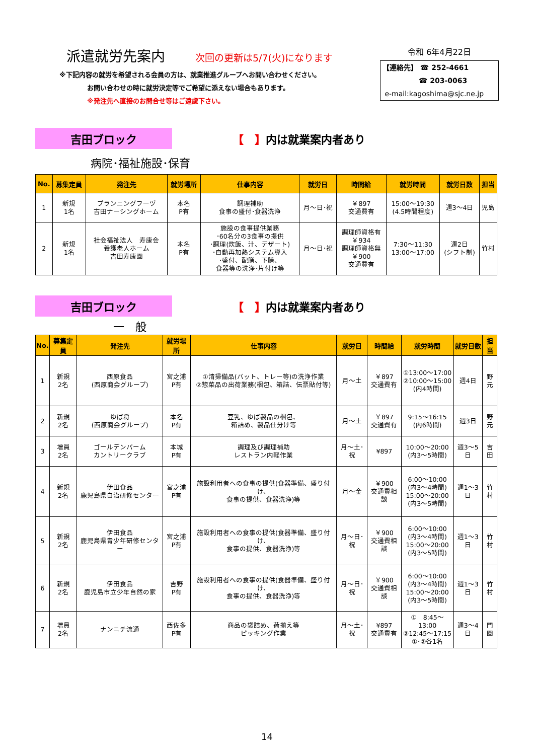派遣就労先案内
次回の更新は5/7(火)になります
※下記内容の就労を希望される会員の方は、就業推進グループへお問い合わせください。
お問い合わせの時に就労決定等でご希望に添えない場合もあります。
※発注先へ直接のお問合せ等はご遠慮下さい。
令和 6年4月22日
【連絡先】 ☎ 252-4661
☎ 203-0063
e-mail:kagoshima@sjc.ne.jp
吉田ブロック
【　】内は就業案内者あり
病院･福祉施設･保育
| No. | 募集定員 | 発注先 | 就労場所 | 仕事内容 | 就労日 | 時間給 | 就労時間 | 就労日数 | 担当 |
| --- | --- | --- | --- | --- | --- | --- | --- | --- | --- |
| 1 | 新規 1名 | プランニングフーヅ 吉田ナーシングホーム | 本名 P有 | 調理補助 食事の盛付･食器洗浄 | 月～日･祝 | ￥897 交通費有 | 15:00～19:30 (4.5時間程度) | 週3～4日 | 児島 |
| 2 | 新規 1名 | 社会福祉法人 寿康会 養護老人ホーム 吉田寿康園 | 本名 P有 | 施設の食事提供業務 ･60名分の3食事の提供 ･調理(炊飯、汁、デザート) ･自動再加熱システム導入 ･盛付、配膳、下膳、 食器等の洗浄･片付け等 | 月～日･祝 | 調理師資格有 ￥934 調理師資格無 ￥900 交通費有 | 7:30～11:30 13:00～17:00 | 週2日 (シフト制) | 竹村 |
吉田ブロック
【　】内は就業案内者あり
一　般
| No. | 募集定員 | 発注先 | 就労場所 | 仕事内容 | 就労日 | 時間給 | 就労時間 | 就労日数 | 担当 |
| --- | --- | --- | --- | --- | --- | --- | --- | --- | --- |
| 1 | 新規 2名 | 西原食品 (西原商会グループ) | 宮之浦 P有 | ①清掃備品(バット、トレー等)の洗浄作業 ②惣菜品の出荷業務(梱包、箱詰、伝票貼付等) | 月～土 | ￥897 交通費有 | ①13:00～17:00 ②10:00～15:00 (内4時間) | 週4日 | 野元 |
| 2 | 新規 2名 | ゆば将 (西原商会グループ) | 本名 P有 | 豆乳、ゆば製品の梱包、 箱詰め、製品仕分け等 | 月～土 | ￥897 交通費有 | 9:15～16:15 (内6時間) | 週3日 | 野元 |
| 3 | 増員 2名 | ゴールデンパーム カントリークラブ | 本城 P有 | 調理及び調理補助 レストラン内軽作業 | 月～土･祝 | ¥897 | 10:00～20:00 (内3～5時間) | 週3～5日 | 吉田 |
| 4 | 新規 2名 | 伊田食品 鹿児島県自治研修センター | 宮之浦 P有 | 施設利用者への食事の提供(食器準備、盛り付け、 食事の提供、食器洗浄)等 | 月～金 | ￥900 交通費相談 | 6:00～10:00 (内3～4時間) 15:00～20:00 (内3～5時間) | 週1～3日 | 竹村 |
| 5 | 新規 2名 | 伊田食品 鹿児島県青少年研修センター | 宮之浦 P有 | 施設利用者への食事の提供(食器準備、盛り付け、 食事の提供、食器洗浄)等 | 月～日･祝 | ￥900 交通費相談 | 6:00～10:00 (内3～4時間) 15:00～20:00 (内3～5時間) | 週1～3日 | 竹村 |
| 6 | 新規 2名 | 伊田食品 鹿児島市立少年自然の家 | 吉野 P有 | 施設利用者への食事の提供(食器準備、盛り付け、 食事の提供、食器洗浄)等 | 月～日･祝 | ￥900 交通費相談 | 6:00～10:00 (内3～4時間) 15:00～20:00 (内3～5時間) | 週1～3日 | 竹村 |
| 7 | 増員 2名 | ナンニチ流通 | 西佐多 P有 | 商品の袋詰め、荷揃え等 ピッキング作業 | 月～土･祝 | ¥897 交通費有 | ① 8:45～13:00 ②12:45～17:15 ①･②各1名 | 週3～4日 | 門園 |
14